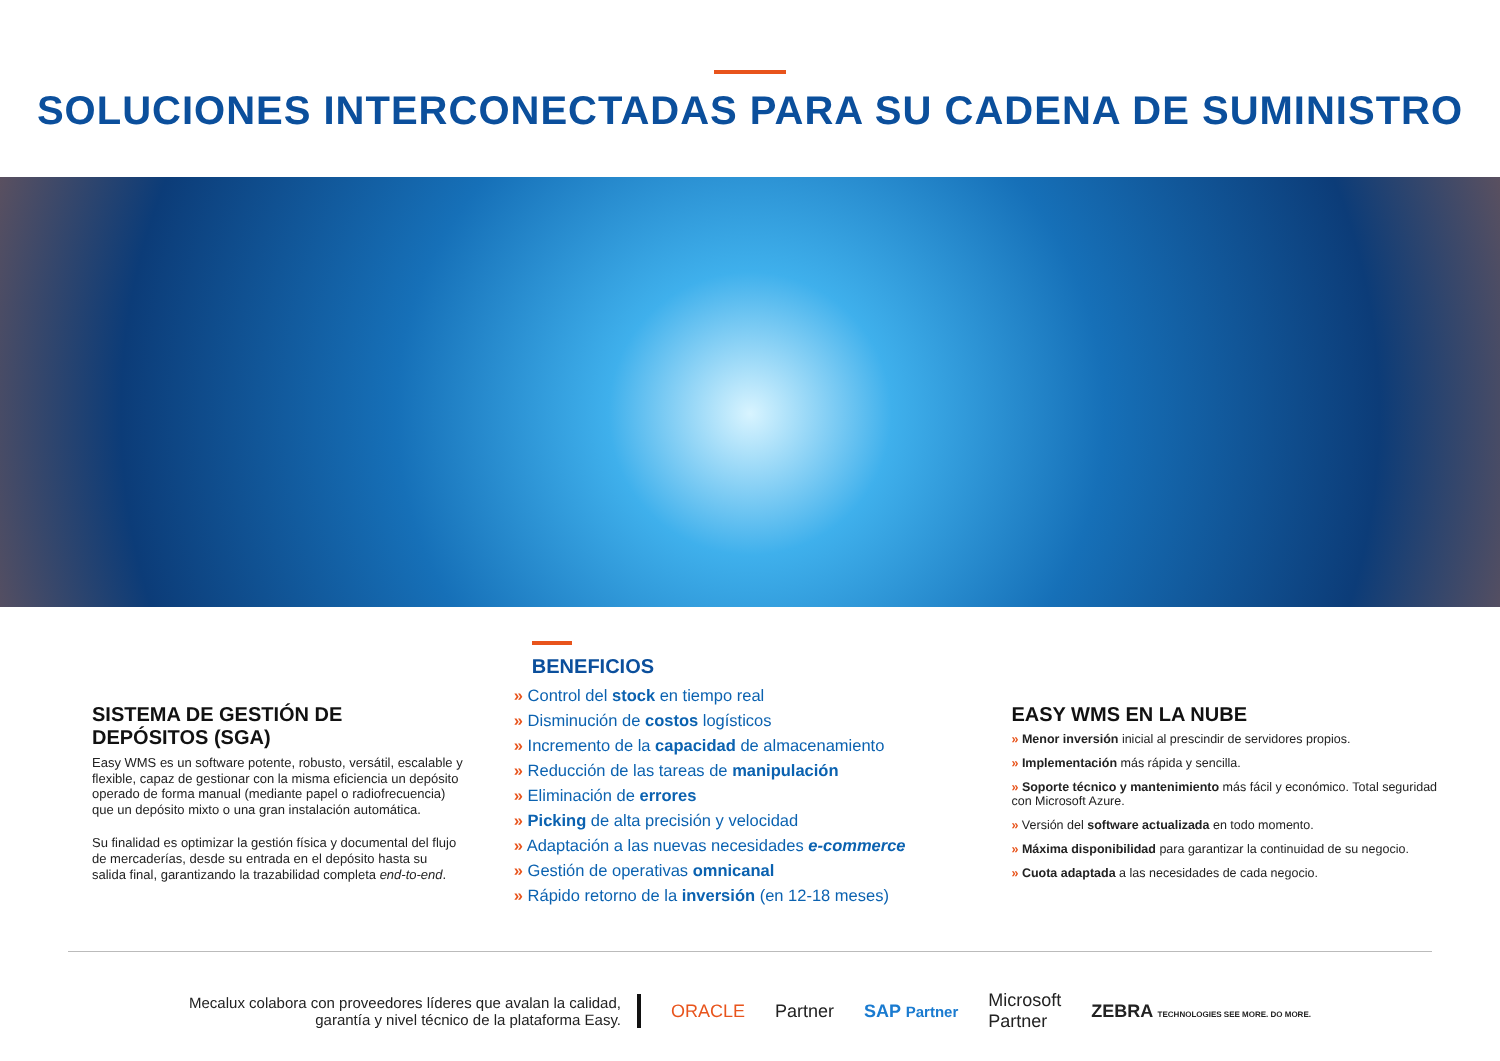SOLUCIONES INTERCONECTADAS PARA SU CADENA DE SUMINISTRO
SISTEMA DE GESTIÓN DE DEPÓSITOS (SGA)
Easy WMS es un software potente, robusto, versátil, escalable y flexible, capaz de gestionar con la misma eficiencia un depósito operado de forma manual (mediante papel o radiofrecuencia) que un depósito mixto o una gran instalación automática.
Su finalidad es optimizar la gestión física y documental del flujo de mercaderías, desde su entrada en el depósito hasta su salida final, garantizando la trazabilidad completa end-to-end.
BENEFICIOS
» Control del stock en tiempo real
» Disminución de costos logísticos
» Incremento de la capacidad de almacenamiento
» Reducción de las tareas de manipulación
» Eliminación de errores
» Picking de alta precisión y velocidad
» Adaptación a las nuevas necesidades e-commerce
» Gestión de operativas omnicanal
» Rápido retorno de la inversión (en 12-18 meses)
EASY WMS EN LA NUBE
» Menor inversión inicial al prescindir de servidores propios.
» Implementación más rápida y sencilla.
» Soporte técnico y mantenimiento más fácil y económico. Total seguridad con Microsoft Azure.
» Versión del software actualizada en todo momento.
» Máxima disponibilidad para garantizar la continuidad de su negocio.
» Cuota adaptada a las necesidades de cada negocio.
Mecalux colabora con proveedores líderes que avalan la calidad,
garantía y nivel técnico de la plataforma Easy.
ORACLE Partner SAP Partner Microsoft
Partner ZEBRA TECHNOLOGIES SEE MORE. DO MORE.